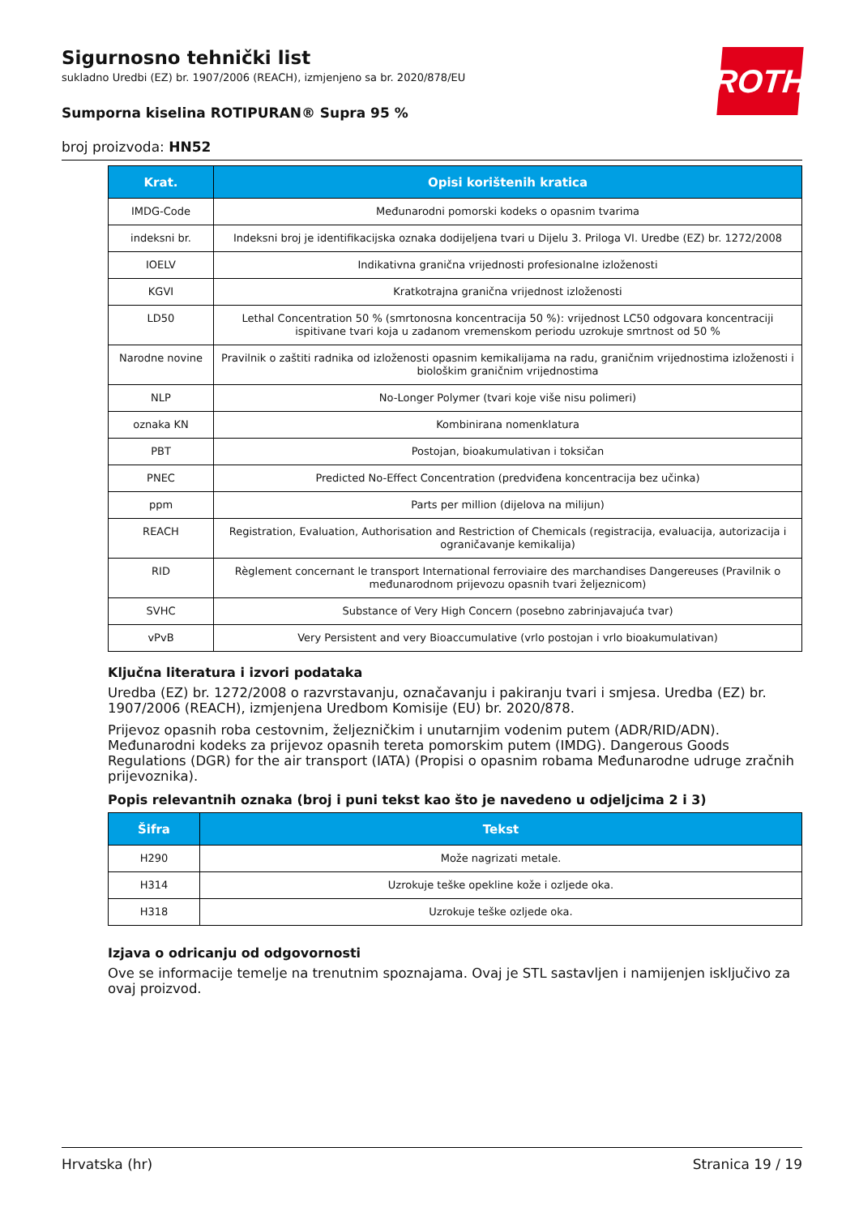ROTH
Sigurnosno tehnički list
sukladno Uredbi (EZ) br. 1907/2006 (REACH), izmjenjeno sa br. 2020/878/EU
Sumporna kiselina ROTIPURAN® Supra 95 %
broj proizvoda: HN52
| Krat. | Opisi korištenih kratica |
| --- | --- |
| IMDG-Code | Međunarodni pomorski kodeks o opasnim tvarima |
| indeksni br. | Indeksni broj je identifikacijska oznaka dodijeljena tvari u Dijelu 3. Priloga VI. Uredbe (EZ) br. 1272/2008 |
| IOELV | Indikativna granična vrijednosti profesionalne izloženosti |
| KGVI | Kratkotrajna granična vrijednost izloženosti |
| LD50 | Lethal Concentration 50 % (smrtonosna koncentracija 50 %): vrijednost LC50 odgovara koncentraciji ispitivane tvari koja u zadanom vremenskom periodu uzrokuje smrtnost od 50 % |
| Narodne novine | Pravilnik o zaštiti radnika od izloženosti opasnim kemikalijama na radu, graničnim vrijednostima izloženosti i biološkim graničnim vrijednostima |
| NLP | No-Longer Polymer (tvari koje više nisu polimeri) |
| oznaka KN | Kombinirana nomenklatura |
| PBT | Postojan, bioakumulativan i toksičan |
| PNEC | Predicted No-Effect Concentration (predviđena koncentracija bez učinka) |
| ppm | Parts per million (dijelova na milijun) |
| REACH | Registration, Evaluation, Authorisation and Restriction of Chemicals (registracija, evaluacija, autorizacija i ograničavanje kemikalija) |
| RID | Règlement concernant le transport International ferroviaire des marchandises Dangereuses (Pravilnik o međunarodnom prijevozu opasnih tvari željeznicom) |
| SVHC | Substance of Very High Concern (posebno zabrinjavajuća tvar) |
| vPvB | Very Persistent and very Bioaccumulative (vrlo postojan i vrlo bioakumulativan) |
Ključna literatura i izvori podataka
Uredba (EZ) br. 1272/2008 o razvrstavanju, označavanju i pakiranju tvari i smjesa. Uredba (EZ) br. 1907/2006 (REACH), izmjenjena Uredbom Komisije (EU) br. 2020/878.
Prijevoz opasnih roba cestovnim, željezničkim i unutarnjim vodenim putem (ADR/RID/ADN). Međunarodni kodeks za prijevoz opasnih tereta pomorskim putem (IMDG). Dangerous Goods Regulations (DGR) for the air transport (IATA) (Propisi o opasnim robama Međunarodne udruge zračnih prijevoznika).
Popis relevantnih oznaka (broj i puni tekst kao što je navedeno u odjeljcima 2 i 3)
| Šifra | Tekst |
| --- | --- |
| H290 | Može nagrizati metale. |
| H314 | Uzrokuje teške opekline kože i ozljede oka. |
| H318 | Uzrokuje teške ozljede oka. |
Izjava o odricanju od odgovornosti
Ove se informacije temelje na trenutnim spoznajama. Ovaj je STL sastavljen i namijenjen isključivo za ovaj proizvod.
Hrvatska (hr) Stranica 19 / 19